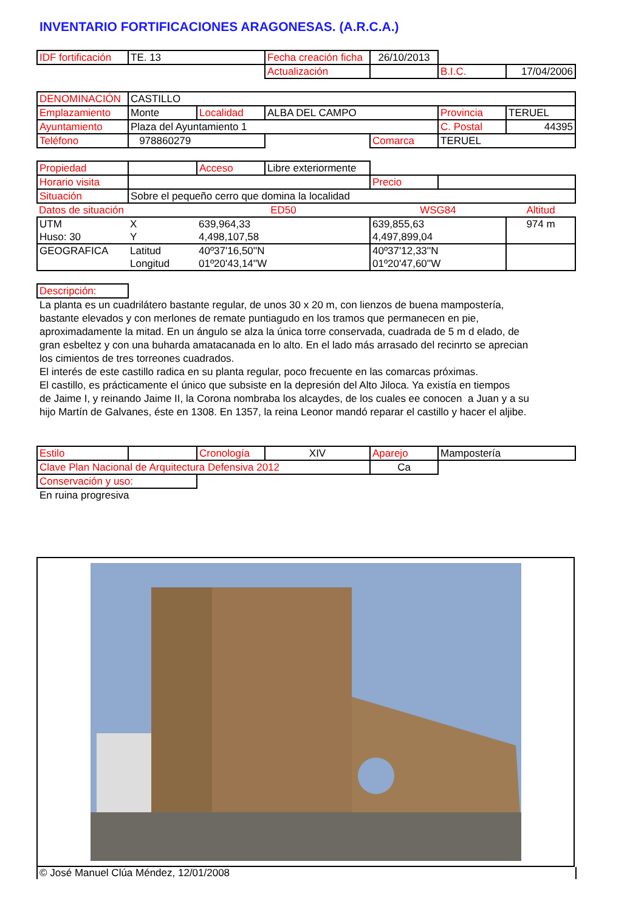INVENTARIO FORTIFICACIONES ARAGONESAS. (A.R.C.A.)
| IDF fortificación | TE. 13 | | Fecha creación ficha | 26/10/2013 | | |
| | | | Actualización | | B.I.C. | 17/04/2006 |
| DENOMINACIÓN | CASTILLO | | | | | |
| Emplazamiento | Monte | Localidad | ALBA DEL CAMPO | | Provincia | TERUEL |
| Ayuntamiento | Plaza del Ayuntamiento 1 | | | | C. Postal | 44395 |
| Teléfono | 978860279 | | | Comarca | TERUEL | |
| Propiedad | | Acceso | Libre exteriormente | | | |
| Horario visita | | | | Precio | | |
| Situación | Sobre el pequeño cerro que domina la localidad | | | | | |
| Datos de situación | | ED50 | | WSG84 | | Altitud |
| UTM | X | 639,964,33 | | 639,855,63 | | 974 m |
| Huso: 30 | Y | 4,498,107,58 | | 4,497,899,04 | | |
| GEOGRAFICA | Latitud | 40º37'16,50''N | | 40º37'12,33''N | | |
| | Longitud | 01º20'43,14''W | | 01º20'47,60''W | | |
| Descripción: | | | | | | |
La planta es un cuadrilátero bastante regular, de unos 30 x 20 m, con lienzos de buena mampostería,
bastante elevados y con merlones de remate puntiagudo en los tramos que permanecen en pie,
aproximadamente la mitad. En un ángulo se alza la única torre conservada, cuadrada de 5 m d elado, de
gran esbeltez y con una buharda amatacanada en lo alto. En el lado más arrasado del recinrto se aprecian
los cimientos de tres torreones cuadrados.
El interés de este castillo radica en su planta regular, poco frecuente en las comarcas próximas.
El castillo, es prácticamente el único que subsiste en la depresión del Alto Jiloca. Ya existía en tiempos
de Jaime I, y reinando Jaime II, la Corona nombraba los alcaydes, de los cuales ee conocen a Juan y a su
hijo Martín de Galvanes, éste en 1308. En 1357, la reina Leonor mandó reparar el castillo y hacer el aljibe.
| Estilo | | Cronología | XIV | Aparejo | Mampostería | |
| Clave Plan Nacional de Arquitectura Defensiva 2012 | | | | Ca | | |
| Conservación y uso: | | | | | | |
En ruina progresiva
© José Manuel Clúa Méndez, 12/01/2008